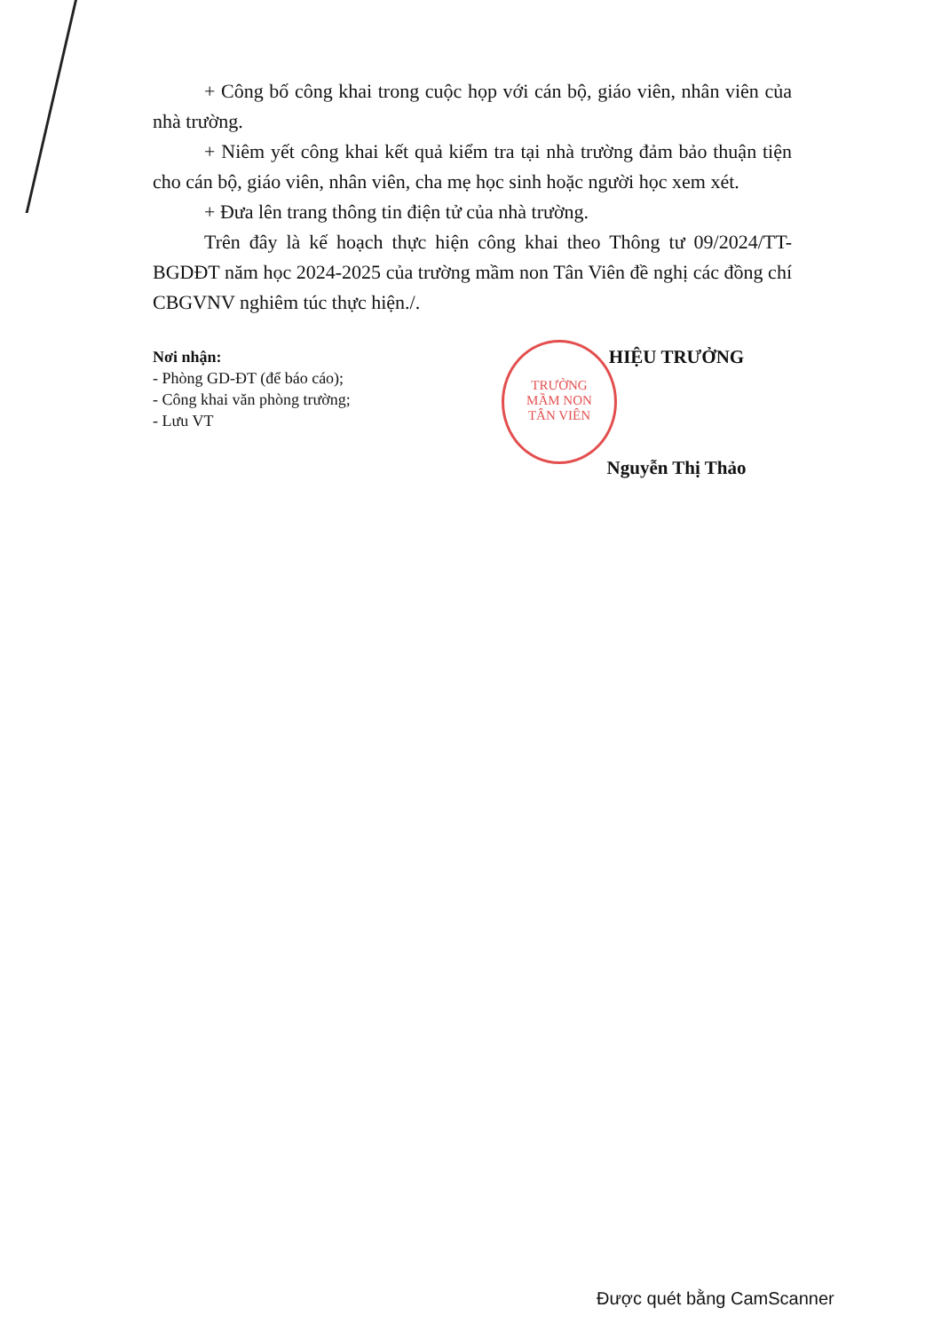+ Công bố công khai trong cuộc họp với cán bộ, giáo viên, nhân viên của nhà trường.
+ Niêm yết công khai kết quả kiểm tra tại nhà trường đảm bảo thuận tiện cho cán bộ, giáo viên, nhân viên, cha mẹ học sinh hoặc người học xem xét.
+ Đưa lên trang thông tin điện tử của nhà trường.
Trên đây là kế hoạch thực hiện công khai theo Thông tư 09/2024/TT-BGDĐT năm học 2024-2025 của trường mầm non Tân Viên đề nghị các đồng chí CBGVNV nghiêm túc thực hiện./.
TRƯỜNG
MẦM NON
TÂN VIÊN
Nơi nhận:
- Phòng GD-ĐT (để báo cáo);
- Công khai văn phòng trường;
- Lưu VT
HIỆU TRƯỞNG
Nguyễn Thị Thảo
Được quét bằng CamScanner